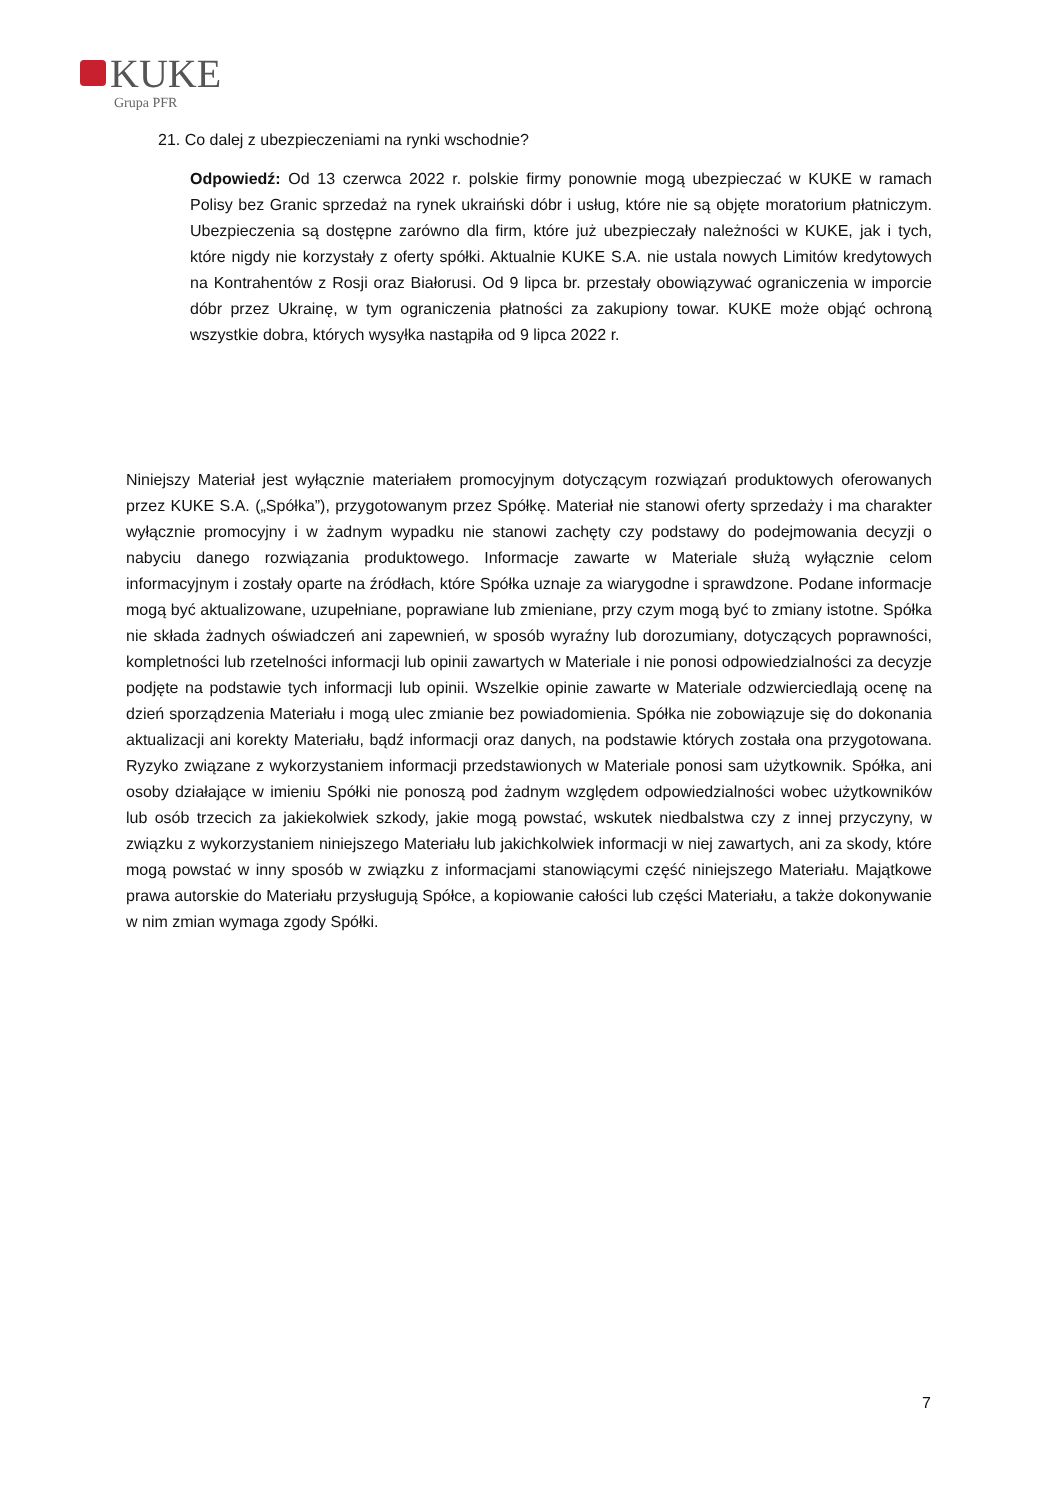KUKE
Grupa PFR
21. Co dalej z ubezpieczeniami na rynki wschodnie?
Odpowiedź: Od 13 czerwca 2022 r. polskie firmy ponownie mogą ubezpieczać w KUKE w ramach Polisy bez Granic sprzedaż na rynek ukraiński dóbr i usług, które nie są objęte moratorium płatniczym. Ubezpieczenia są dostępne zarówno dla firm, które już ubezpieczały należności w KUKE, jak i tych, które nigdy nie korzystały z oferty spółki. Aktualnie KUKE S.A. nie ustala nowych Limitów kredytowych na Kontrahentów z Rosji oraz Białorusi. Od 9 lipca br. przestały obowiązywać ograniczenia w imporcie dóbr przez Ukrainę, w tym ograniczenia płatności za zakupiony towar. KUKE może objąć ochroną wszystkie dobra, których wysyłka nastąpiła od 9 lipca 2022 r.
Niniejszy Materiał jest wyłącznie materiałem promocyjnym dotyczącym rozwiązań produktowych oferowanych przez KUKE S.A. („Spółka”), przygotowanym przez Spółkę. Materiał nie stanowi oferty sprzedaży i ma charakter wyłącznie promocyjny i w żadnym wypadku nie stanowi zachęty czy podstawy do podejmowania decyzji o nabyciu danego rozwiązania produktowego. Informacje zawarte w Materiale służą wyłącznie celom informacyjnym i zostały oparte na źródłach, które Spółka uznaje za wiarygodne i sprawdzone. Podane informacje mogą być aktualizowane, uzupełniane, poprawiane lub zmieniane, przy czym mogą być to zmiany istotne. Spółka nie składa żadnych oświadczeń ani zapewnień, w sposób wyraźny lub dorozumiany, dotyczących poprawności, kompletności lub rzetelności informacji lub opinii zawartych w Materiale i nie ponosi odpowiedzialności za decyzje podjęte na podstawie tych informacji lub opinii. Wszelkie opinie zawarte w Materiale odzwierciedlają ocenę na dzień sporządzenia Materiału i mogą ulec zmianie bez powiadomienia. Spółka nie zobowiązuje się do dokonania aktualizacji ani korekty Materiału, bądź informacji oraz danych, na podstawie których została ona przygotowana. Ryzyko związane z wykorzystaniem informacji przedstawionych w Materiale ponosi sam użytkownik. Spółka, ani osoby działające w imieniu Spółki nie ponoszą pod żadnym względem odpowiedzialności wobec użytkowników lub osób trzecich za jakiekolwiek szkody, jakie mogą powstać, wskutek niedbalstwa czy z innej przyczyny, w związku z wykorzystaniem niniejszego Materiału lub jakichkolwiek informacji w niej zawartych, ani za skody, które mogą powstać w inny sposób w związku z informacjami stanowiącymi część niniejszego Materiału. Majątkowe prawa autorskie do Materiału przysługują Spółce, a kopiowanie całości lub części Materiału, a także dokonywanie w nim zmian wymaga zgody Spółki.
7